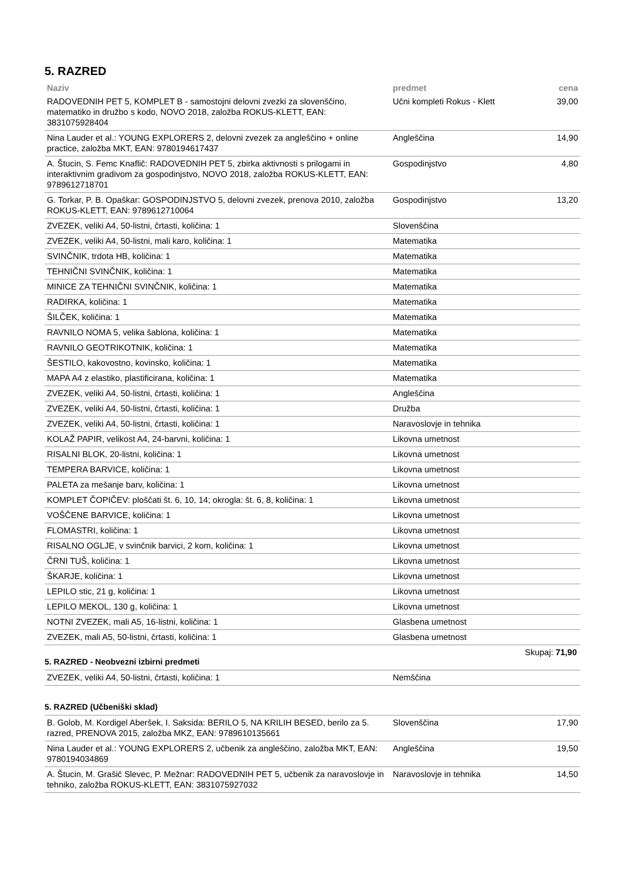5. RAZRED
| Naziv | predmet | cena |
| --- | --- | --- |
| RADOVEDNIH PET 5, KOMPLET B - samostojni delovni zvezki za slovenščino, matematiko in družbo s kodo, NOVO 2018, založba ROKUS-KLETT, EAN: 3831075928404 | Učni kompleti Rokus - Klett | 39,00 |
| Nina Lauder et al.: YOUNG EXPLORERS 2, delovni zvezek za angleščino + online practice, založba MKT, EAN: 9780194617437 | Angleščina | 14,90 |
| A. Štucin, S. Femc Knaflič: RADOVEDNIH PET 5, zbirka aktivnosti s prilogami in interaktivnim gradivom za gospodinjstvo, NOVO 2018, založba ROKUS-KLETT, EAN: 9789612718701 | Gospodinjstvo | 4,80 |
| G. Torkar, P. B. Opaškar: GOSPODINJSTVO 5, delovni zvezek, prenova 2010, založba ROKUS-KLETT, EAN: 9789612710064 | Gospodinjstvo | 13,20 |
| ZVEZEK, veliki A4, 50-listni, črtasti, količina: 1 | Slovenščina | |
| ZVEZEK, veliki A4, 50-listni, mali karo, količina: 1 | Matematika | |
| SVINČNIK, trdota HB, količina: 1 | Matematika | |
| TEHNIČNI SVINČNIK, količina: 1 | Matematika | |
| MINICE ZA TEHNIČNI SVINČNIK, količina: 1 | Matematika | |
| RADIRKA, količina: 1 | Matematika | |
| ŠILČEK, količina: 1 | Matematika | |
| RAVNILO NOMA 5, velika šablona, količina: 1 | Matematika | |
| RAVNILO GEOTRIKOTNIK, količina: 1 | Matematika | |
| ŠESTILO, kakovostno, kovinsko, količina: 1 | Matematika | |
| MAPA A4 z elastiko, plastificirana, količina: 1 | Matematika | |
| ZVEZEK, veliki A4, 50-listni, črtasti, količina: 1 | Angleščina | |
| ZVEZEK, veliki A4, 50-listni, črtasti, količina: 1 | Družba | |
| ZVEZEK, veliki A4, 50-listni, črtasti, količina: 1 | Naravoslovje in tehnika | |
| KOLAŽ PAPIR, velikost A4, 24-barvni, količina: 1 | Likovna umetnost | |
| RISALNI BLOK, 20-listni, količina: 1 | Likovna umetnost | |
| TEMPERA BARVICE, količina: 1 | Likovna umetnost | |
| PALETA za mešanje barv, količina: 1 | Likovna umetnost | |
| KOMPLET ČOPIČEV: ploščati št. 6, 10, 14; okrogla: št. 6, 8, količina: 1 | Likovna umetnost | |
| VOŠČENE BARVICE, količina: 1 | Likovna umetnost | |
| FLOMASTRI, količina: 1 | Likovna umetnost | |
| RISALNO OGLJE, v svinčnik barvici, 2 kom, količina: 1 | Likovna umetnost | |
| ČRNI TUŠ, količina: 1 | Likovna umetnost | |
| ŠKARJE, količina: 1 | Likovna umetnost | |
| LEPILO stic, 21 g, količina: 1 | Likovna umetnost | |
| LEPILO MEKOL, 130 g, količina: 1 | Likovna umetnost | |
| NOTNI ZVEZEK, mali A5, 16-listni, količina: 1 | Glasbena umetnost | |
| ZVEZEK, mali A5, 50-listni, črtasti, količina: 1 | Glasbena umetnost | |
Skupaj: 71,90
5. RAZRED - Neobvezni izbirni predmeti
| ZVEZEK, veliki A4, 50-listni, črtasti, količina: 1 | Nemščina | |
5. RAZRED (Učbeniški sklad)
| B. Golob, M. Kordigel Aberšek, I. Saksida: BERILO 5, NA KRILIH BESED, berilo za 5. razred, PRENOVA 2015, založba MKZ, EAN: 9789610135661 | Slovenščina | 17,90 |
| Nina Lauder et al.: YOUNG EXPLORERS 2, učbenik za angleščino, založba MKT, EAN: 9780194034869 | Angleščina | 19,50 |
| A. Štucin, M. Grašič Slevec, P. Mežnar: RADOVEDNIH PET 5, učbenik za naravoslovje in tehniko, založba ROKUS-KLETT, EAN: 3831075927032 | Naravoslovje in tehnika | 14,50 |